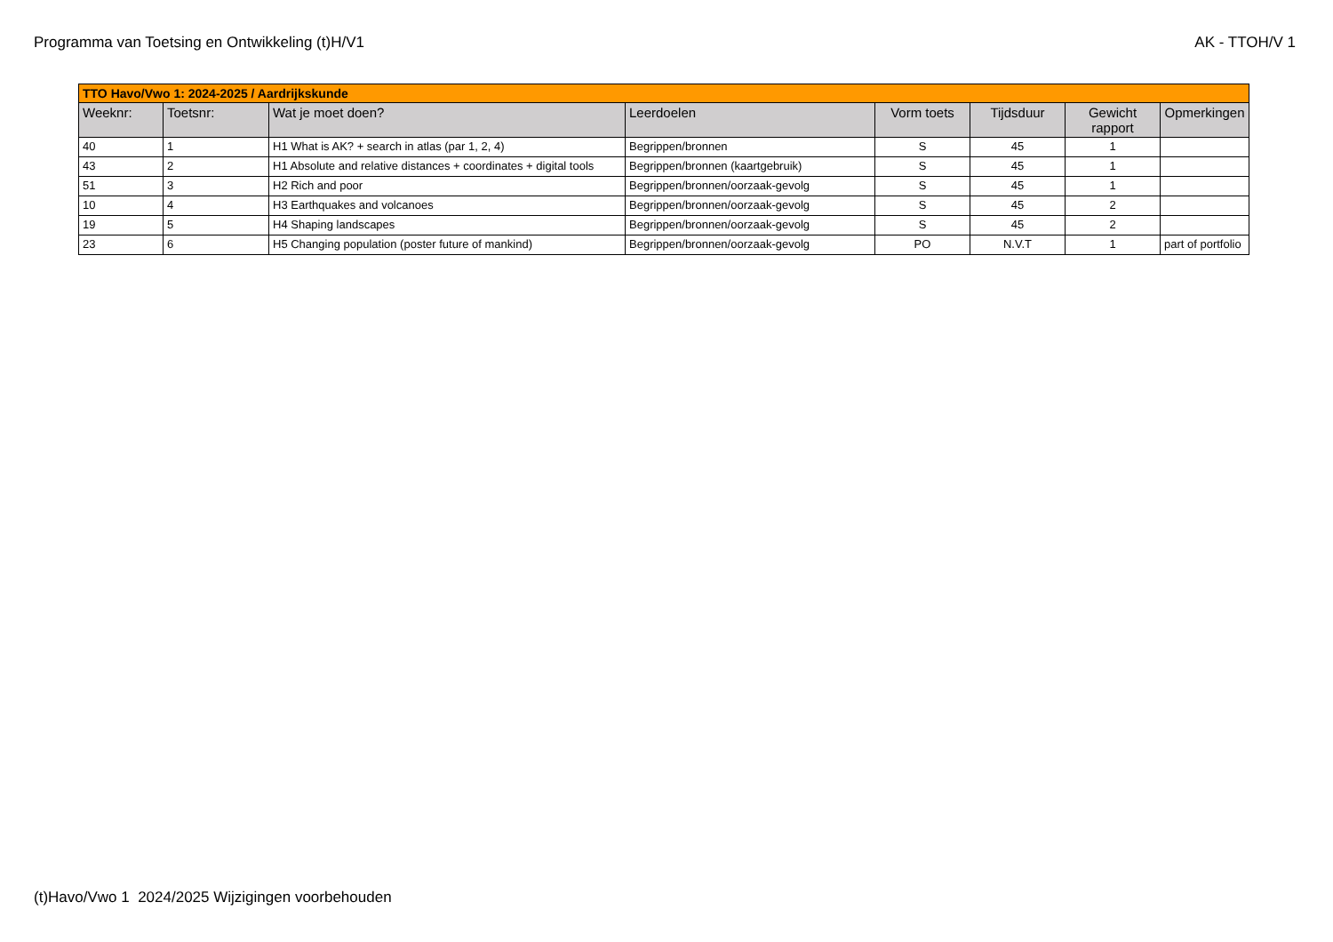Programma van Toetsing en Ontwikkeling (t)H/V1 AK - TTOH/V 1
| TTO Havo/Vwo 1: 2024-2025 / Aardrijkskunde | | | | | | | |
| --- | --- | --- | --- | --- | --- | --- | --- |
| Weeknr: | Toetsnr: | Wat je moet doen? | Leerdoelen | Vorm toets | Tijdsduur | Gewicht rapport | Opmerkingen |
| 40 | 1 | H1 What is AK? + search in atlas (par 1, 2, 4) | Begrippen/bronnen | S | 45 | 1 | |
| 43 | 2 | H1 Absolute and relative distances + coordinates + digital tools | Begrippen/bronnen (kaartgebruik) | S | 45 | 1 | |
| 51 | 3 | H2 Rich and poor | Begrippen/bronnen/oorzaak-gevolg | S | 45 | 1 | |
| 10 | 4 | H3 Earthquakes and volcanoes | Begrippen/bronnen/oorzaak-gevolg | S | 45 | 2 | |
| 19 | 5 | H4 Shaping landscapes | Begrippen/bronnen/oorzaak-gevolg | S | 45 | 2 | |
| 23 | 6 | H5 Changing population (poster future of mankind) | Begrippen/bronnen/oorzaak-gevolg | PO | N.V.T | 1 | part of portfolio |
(t)Havo/Vwo 1 2024/2025 Wijzigingen voorbehouden